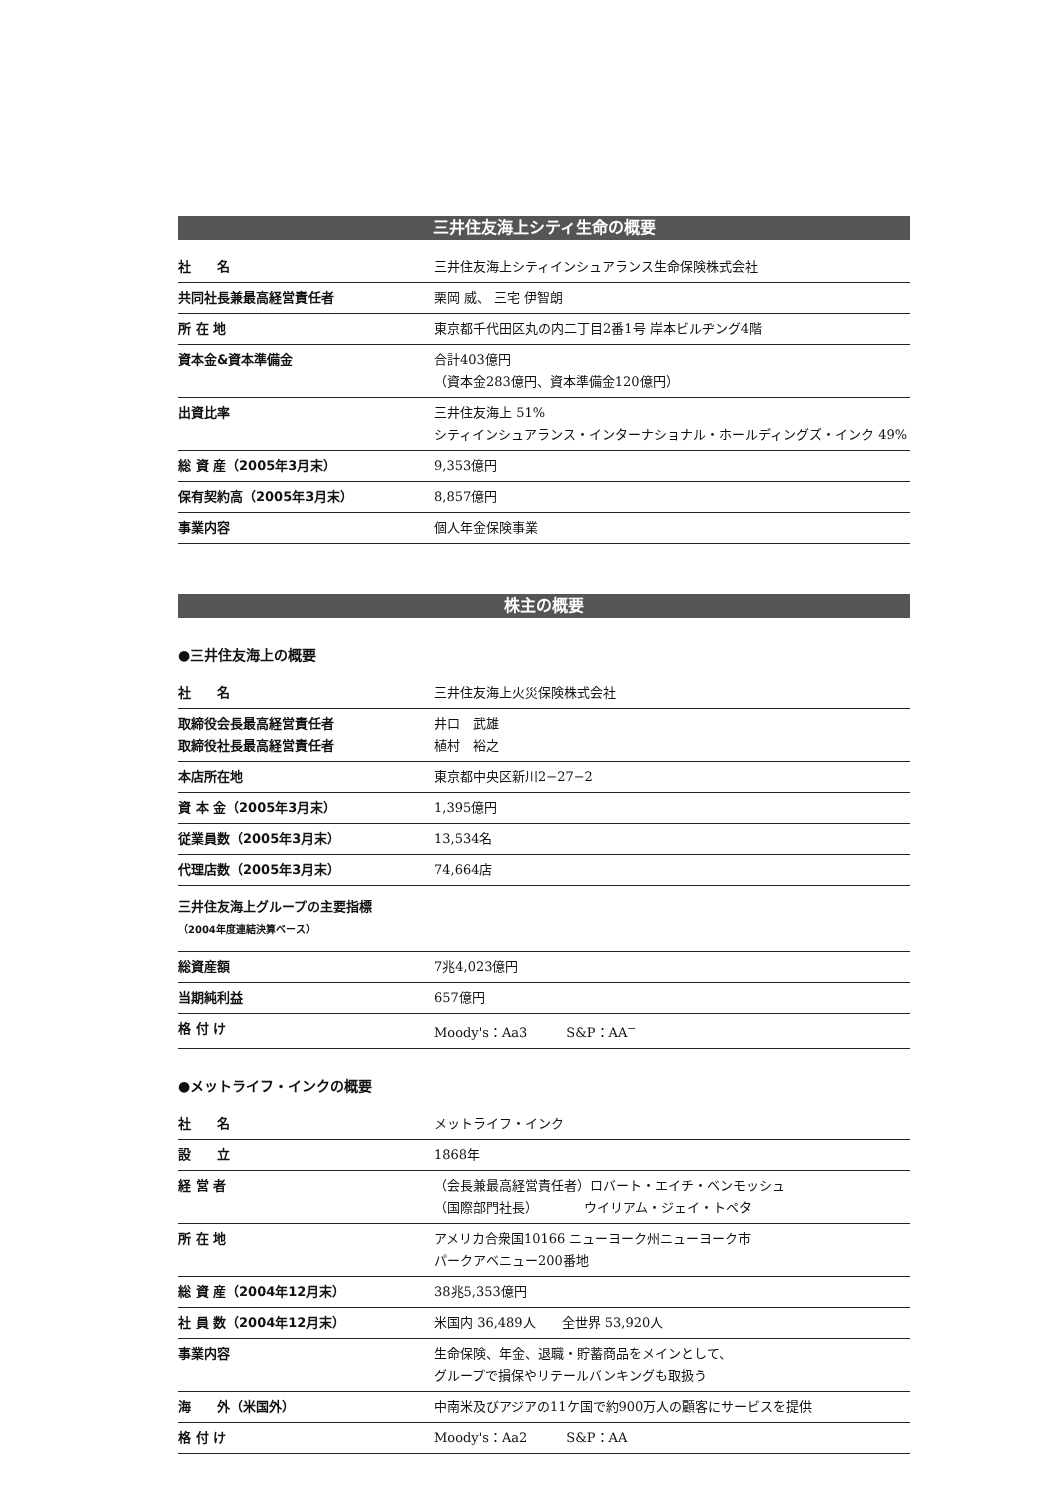三井住友海上シティ生命の概要
| 社 名 | 三井住友海上シティインシュアランス生命保険株式会社 |
| 共同社長兼最高経営責任者 | 栗岡 威、 三宅 伊智朗 |
| 所 在 地 | 東京都千代田区丸の内二丁目2番1号 岸本ビルヂング4階 |
| 資本金&資本準備金 | 合計403億円 （資本金283億円、資本準備金120億円） |
| 出資比率 | 三井住友海上 51% シティインシュアランス・インターナショナル・ホールディングズ・インク 49% |
| 総 資 産（2005年3月末） | 9,353億円 |
| 保有契約高（2005年3月末） | 8,857億円 |
| 事業内容 | 個人年金保険事業 |
株主の概要
●三井住友海上の概要
| 社 名 | 三井住友海上火災保険株式会社 |
| 取締役会長最高経営責任者 取締役社長最高経営責任者 | 井口 武雄 植村 裕之 |
| 本店所在地 | 東京都中央区新川2−27−2 |
| 資 本 金（2005年3月末） | 1,395億円 |
| 従業員数（2005年3月末） | 13,534名 |
| 代理店数（2005年3月末） | 74,664店 |
| 三井住友海上グループの主要指標 （2004年度連結決算ベース） | |
| 総資産額 | 7兆4,023億円 |
| 当期純利益 | 657億円 |
| 格 付 け | Moody's：Aa3 S&P：AA<sup>−</sup> |
●メットライフ・インクの概要
| 社 名 | メットライフ・インク |
| 設 立 | 1868年 |
| 経 営 者 | （会長兼最高経営責任者）ロバート・エイチ・ベンモッシュ （国際部門社長） ウイリアム・ジェイ・トペタ |
| 所 在 地 | アメリカ合衆国10166 ニューヨーク州ニューヨーク市 パークアベニュー200番地 |
| 総 資 産（2004年12月末） | 38兆5,353億円 |
| 社 員 数（2004年12月末） | 米国内 36,489人 全世界 53,920人 |
| 事業内容 | 生命保険、年金、退職・貯蓄商品をメインとして、 グループで損保やリテールバンキングも取扱う |
| 海 外（米国外） | 中南米及びアジアの11ケ国で約900万人の顧客にサービスを提供 |
| 格 付 け | Moody's：Aa2 S&P：AA |